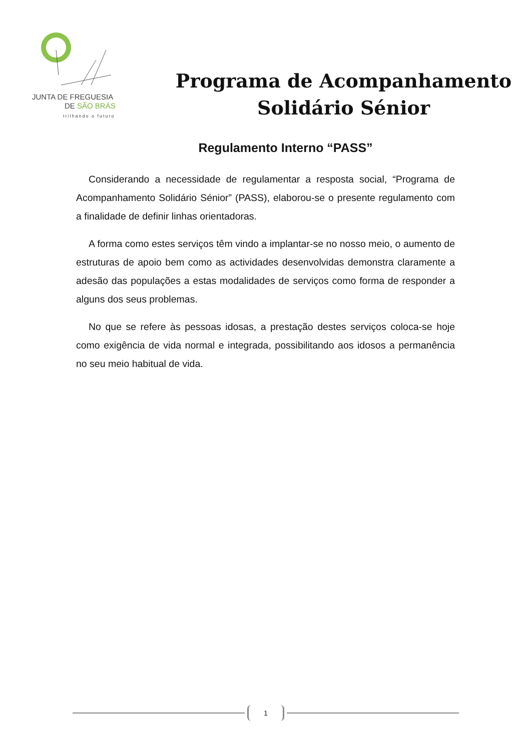JUNTA DE FREGUESIA
DE SÃO BRÁS
trilhando o futuro
Programa de Acompanhamento
Solidário Sénior
Regulamento Interno “PASS”
Considerando a necessidade de regulamentar a resposta social, “Programa de Acompanhamento Solidário Sénior” (PASS), elaborou-se o presente regulamento com a finalidade de definir linhas orientadoras.
A forma como estes serviços têm vindo a implantar-se no nosso meio, o aumento de estruturas de apoio bem como as actividades desenvolvidas demonstra claramente a adesão das populações a estas modalidades de serviços como forma de responder a alguns dos seus problemas.
No que se refere às pessoas idosas, a prestação destes serviços coloca-se hoje como exigência de vida normal e integrada, possibilitando aos idosos a permanência no seu meio habitual de vida.
1